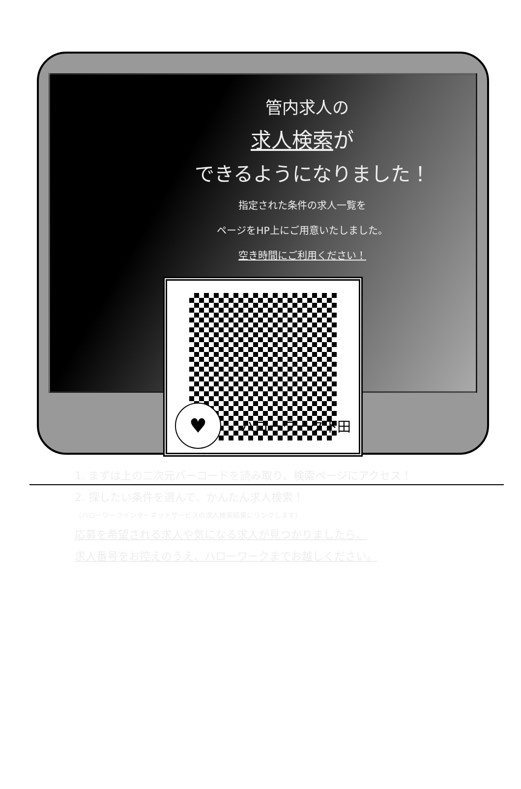管内求人の
求人検索が
できるようになりました！
指定された条件の求人一覧を
ページをHP上にご用意いたしました。
空き時間にご利用ください！
1. まずは上の二次元バーコードを読み取り、検索ページにアクセス！
2. 探したい条件を選んで、かんたん求人検索！
（ハローワークインターネットサービスの求人検索結果にリンクします）
応募を希望される求人や気になる求人が見つかりましたら、
求人番号をお控えのうえ、ハローワークまでお越しください。
♥
ハローワーク下田